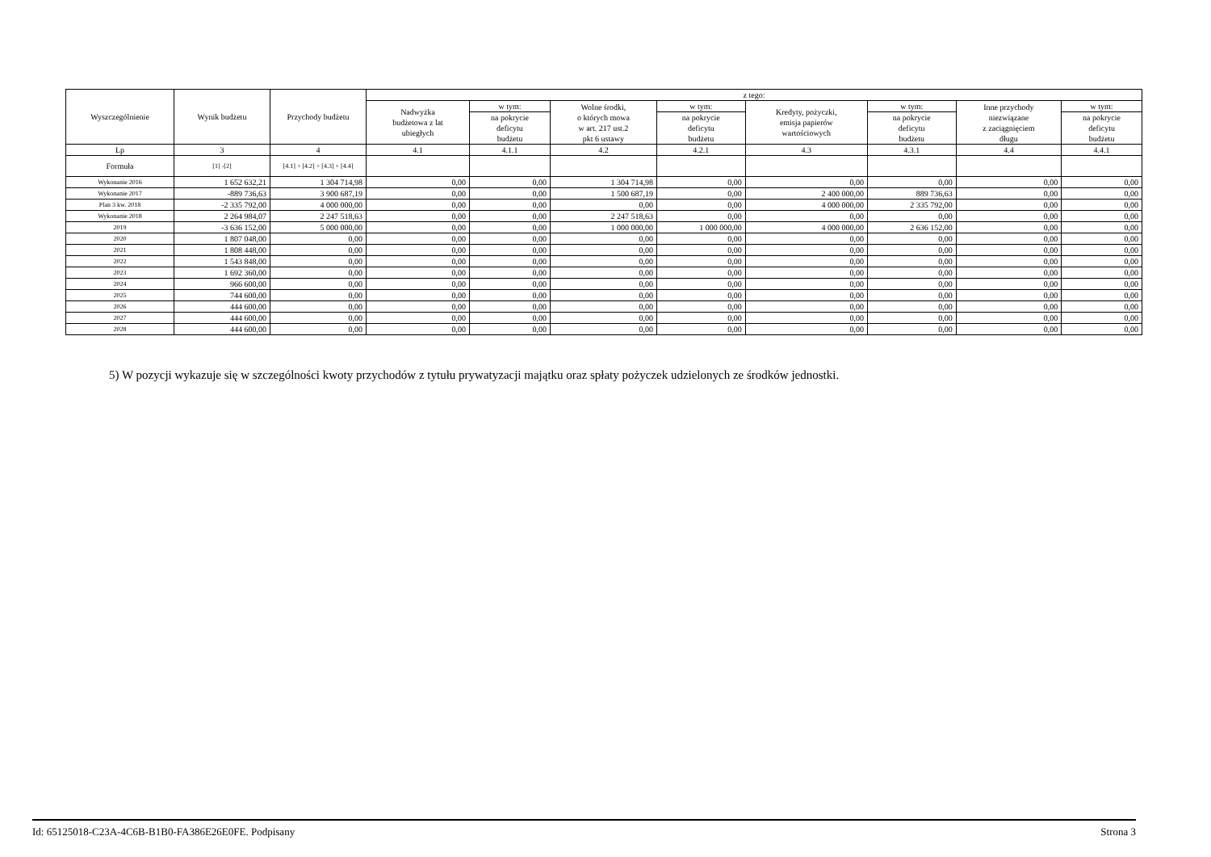| Wyszczególnienie | Wynik budżetu | Przychody budżetu | z tego: | | | | | | | |
| --- | --- | --- | --- | --- | --- | --- | --- | --- | --- | --- |
| | | | Nadwyżka budżetowa z lat ubiegłych | w tym: | Wolne środki, o których mowa w art. 217 ust.2 pkt 6 ustawy | w tym: | Kredyty, pożyczki, emisja papierów wartościowych | w tym: | Inne przychody niezwiązane z zaciągnięciem długu | w tym: |
| | | | | na pokrycie deficytu budżetu | | na pokrycie deficytu budżetu | | na pokrycie deficytu budżetu | | na pokrycie deficytu budżetu |
| Lp | 3 | 4 | 4.1 | 4.1.1 | 4.2 | 4.2.1 | 4.3 | 4.3.1 | 4.4 | 4.4.1 |
| Formuła | [1] -[2] | [4.1] + [4.2] + [4.3] + [4.4] | | | | | | | | |
| Wykonanie 2016 | 1 652 632,21 | 1 304 714,98 | 0,00 | 0,00 | 1 304 714,98 | 0,00 | 0,00 | 0,00 | 0,00 | 0,00 |
| Wykonanie 2017 | -889 736,63 | 3 900 687,19 | 0,00 | 0,00 | 1 500 687,19 | 0,00 | 2 400 000,00 | 889 736,63 | 0,00 | 0,00 |
| Plan 3 kw. 2018 | -2 335 792,00 | 4 000 000,00 | 0,00 | 0,00 | 0,00 | 0,00 | 4 000 000,00 | 2 335 792,00 | 0,00 | 0,00 |
| Wykonanie 2018 | 2 264 984,07 | 2 247 518,63 | 0,00 | 0,00 | 2 247 518,63 | 0,00 | 0,00 | 0,00 | 0,00 | 0,00 |
| 2019 | -3 636 152,00 | 5 000 000,00 | 0,00 | 0,00 | 1 000 000,00 | 1 000 000,00 | 4 000 000,00 | 2 636 152,00 | 0,00 | 0,00 |
| 2020 | 1 807 048,00 | 0,00 | 0,00 | 0,00 | 0,00 | 0,00 | 0,00 | 0,00 | 0,00 | 0,00 |
| 2021 | 1 808 448,00 | 0,00 | 0,00 | 0,00 | 0,00 | 0,00 | 0,00 | 0,00 | 0,00 | 0,00 |
| 2022 | 1 543 848,00 | 0,00 | 0,00 | 0,00 | 0,00 | 0,00 | 0,00 | 0,00 | 0,00 | 0,00 |
| 2023 | 1 692 360,00 | 0,00 | 0,00 | 0,00 | 0,00 | 0,00 | 0,00 | 0,00 | 0,00 | 0,00 |
| 2024 | 966 600,00 | 0,00 | 0,00 | 0,00 | 0,00 | 0,00 | 0,00 | 0,00 | 0,00 | 0,00 |
| 2025 | 744 600,00 | 0,00 | 0,00 | 0,00 | 0,00 | 0,00 | 0,00 | 0,00 | 0,00 | 0,00 |
| 2026 | 444 600,00 | 0,00 | 0,00 | 0,00 | 0,00 | 0,00 | 0,00 | 0,00 | 0,00 | 0,00 |
| 2027 | 444 600,00 | 0,00 | 0,00 | 0,00 | 0,00 | 0,00 | 0,00 | 0,00 | 0,00 | 0,00 |
| 2028 | 444 600,00 | 0,00 | 0,00 | 0,00 | 0,00 | 0,00 | 0,00 | 0,00 | 0,00 | 0,00 |
5) W pozycji wykazuje się w szczególności kwoty przychodów z tytułu prywatyzacji majątku oraz spłaty pożyczek udzielonych ze środków jednostki.
Id: 65125018-C23A-4C6B-B1B0-FA386E26E0FE. Podpisany Strona 3